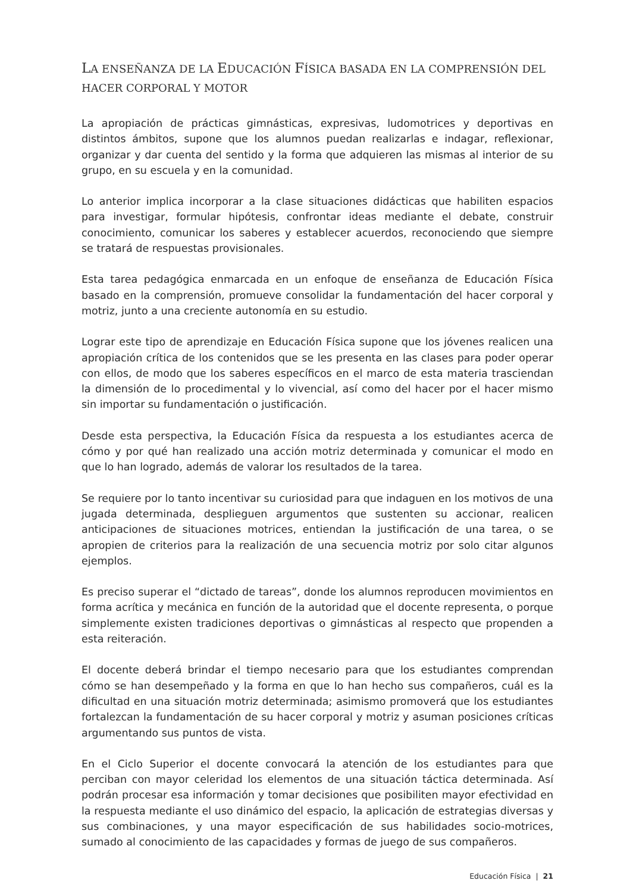LA ENSEÑANZA DE LA EDUCACIÓN FÍSICA BASADA EN LA COMPRENSIÓN DEL HACER CORPORAL Y MOTOR
La apropiación de prácticas gimnásticas, expresivas, ludomotrices y deportivas en distintos ámbitos, supone que los alumnos puedan realizarlas e indagar, reflexionar, organizar y dar cuenta del sentido y la forma que adquieren las mismas al interior de su grupo, en su escuela y en la comunidad.
Lo anterior implica incorporar a la clase situaciones didácticas que habiliten espacios para investigar, formular hipótesis, confrontar ideas mediante el debate, construir conocimiento, comunicar los saberes y establecer acuerdos, reconociendo que siempre se tratará de respuestas provisionales.
Esta tarea pedagógica enmarcada en un enfoque de enseñanza de Educación Física basado en la comprensión, promueve consolidar la fundamentación del hacer corporal y motriz, junto a una creciente autonomía en su estudio.
Lograr este tipo de aprendizaje en Educación Física supone que los jóvenes realicen una apropiación crítica de los contenidos que se les presenta en las clases para poder operar con ellos, de modo que los saberes específicos en el marco de esta materia trasciendan la dimensión de lo procedimental y lo vivencial, así como del hacer por el hacer mismo sin importar su fundamentación o justificación.
Desde esta perspectiva, la Educación Física da respuesta a los estudiantes acerca de cómo y por qué han realizado una acción motriz determinada y comunicar el modo en que lo han logrado, además de valorar los resultados de la tarea.
Se requiere por lo tanto incentivar su curiosidad para que indaguen en los motivos de una jugada determinada, desplieguen argumentos que sustenten su accionar, realicen anticipaciones de situaciones motrices, entiendan la justificación de una tarea, o se apropien de criterios para la realización de una secuencia motriz por solo citar algunos ejemplos.
Es preciso superar el “dictado de tareas”, donde los alumnos reproducen movimientos en forma acrítica y mecánica en función de la autoridad que el docente representa, o porque simplemente existen tradiciones deportivas o gimnásticas al respecto que propenden a esta reiteración.
El docente deberá brindar el tiempo necesario para que los estudiantes comprendan cómo se han desempeñado y la forma en que lo han hecho sus compañeros, cuál es la dificultad en una situación motriz determinada; asimismo promoverá que los estudiantes fortalezcan la fundamentación de su hacer corporal y motriz y asuman posiciones críticas argumentando sus puntos de vista.
En el Ciclo Superior el docente convocará la atención de los estudiantes para que perciban con mayor celeridad los elementos de una situación táctica determinada. Así podrán procesar esa información y tomar decisiones que posibiliten mayor efectividad en la respuesta mediante el uso dinámico del espacio, la aplicación de estrategias diversas y sus combinaciones, y una mayor especificación de sus habilidades socio-motrices, sumado al conocimiento de las capacidades y formas de juego de sus compañeros.
Educación Física | 21